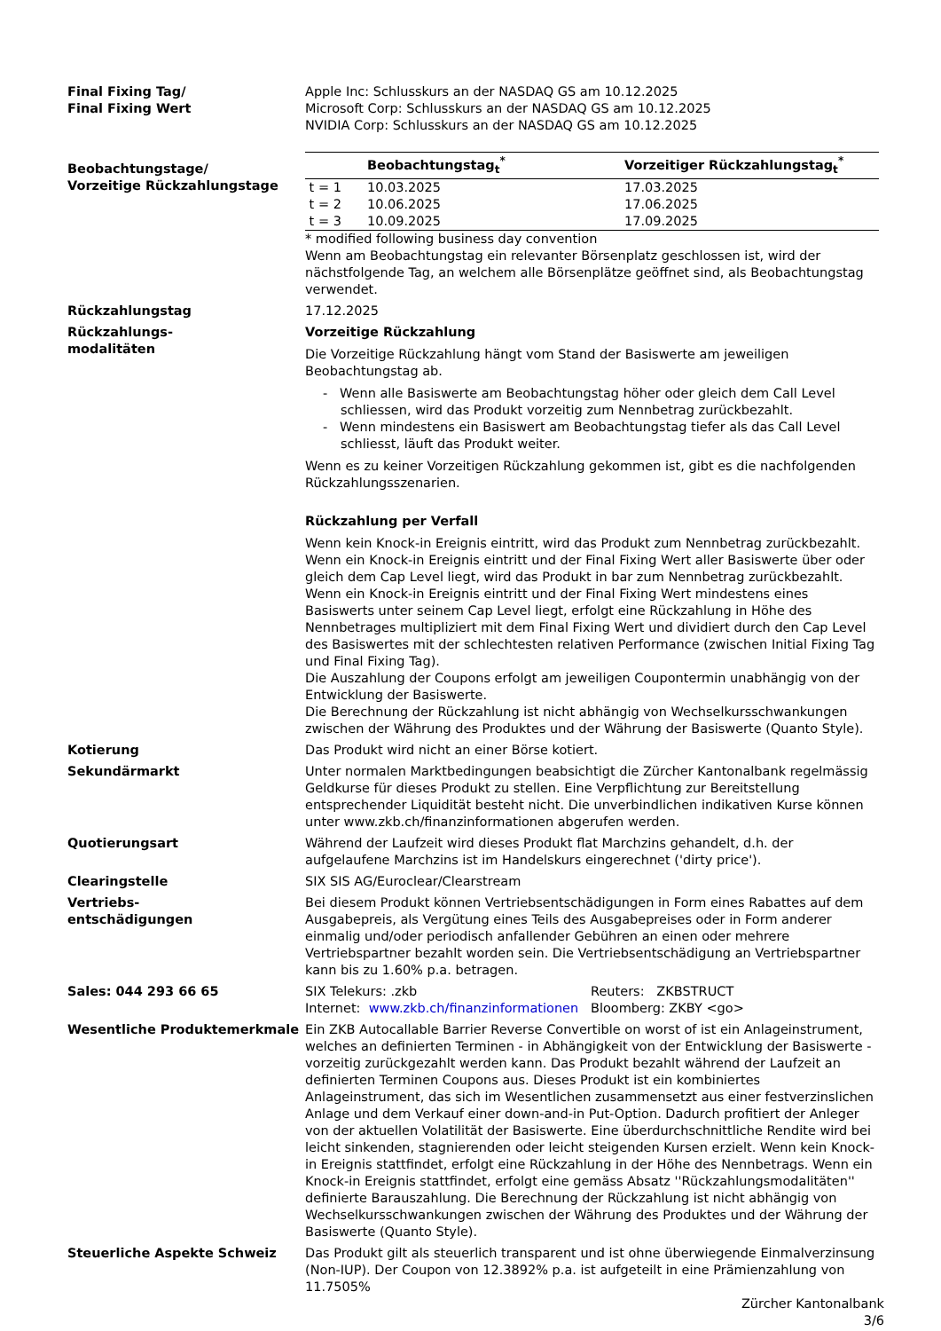Final Fixing Tag/
Final Fixing Wert
Apple Inc: Schlusskurs an der NASDAQ GS am 10.12.2025
Microsoft Corp: Schlusskurs an der NASDAQ GS am 10.12.2025
NVIDIA Corp: Schlusskurs an der NASDAQ GS am 10.12.2025
Beobachtungstage/
Vorzeitige Rückzahlungstage
| | Beobachtungstag<sub>t</sub><sup>*</sup> | Vorzeitiger Rückzahlungstag<sub>t</sub><sup>*</sup> |
| --- | --- | --- |
| t = 1 | 10.03.2025 | 17.03.2025 |
| t = 2 | 10.06.2025 | 17.06.2025 |
| t = 3 | 10.09.2025 | 17.09.2025 |
* modified following business day convention
Wenn am Beobachtungstag ein relevanter Börsenplatz geschlossen ist, wird der nächstfolgende Tag, an welchem alle Börsenplätze geöffnet sind, als Beobachtungstag verwendet.
Rückzahlungstag 17.12.2025
Rückzahlungs-
modalitäten
Vorzeitige Rückzahlung
Die Vorzeitige Rückzahlung hängt vom Stand der Basiswerte am jeweiligen Beobachtungstag ab.
- Wenn alle Basiswerte am Beobachtungstag höher oder gleich dem Call Level schliessen, wird das Produkt vorzeitig zum Nennbetrag zurückbezahlt.
- Wenn mindestens ein Basiswert am Beobachtungstag tiefer als das Call Level schliesst, läuft das Produkt weiter.
Wenn es zu keiner Vorzeitigen Rückzahlung gekommen ist, gibt es die nachfolgenden Rückzahlungsszenarien.
Rückzahlung per Verfall
Wenn kein Knock-in Ereignis eintritt, wird das Produkt zum Nennbetrag zurückbezahlt.
Wenn ein Knock-in Ereignis eintritt und der Final Fixing Wert aller Basiswerte über oder gleich dem Cap Level liegt, wird das Produkt in bar zum Nennbetrag zurückbezahlt.
Wenn ein Knock-in Ereignis eintritt und der Final Fixing Wert mindestens eines Basiswerts unter seinem Cap Level liegt, erfolgt eine Rückzahlung in Höhe des Nennbetrages multipliziert mit dem Final Fixing Wert und dividiert durch den Cap Level des Basiswertes mit der schlechtesten relativen Performance (zwischen Initial Fixing Tag und Final Fixing Tag).
Die Auszahlung der Coupons erfolgt am jeweiligen Coupontermin unabhängig von der Entwicklung der Basiswerte.
Die Berechnung der Rückzahlung ist nicht abhängig von Wechselkursschwankungen zwischen der Währung des Produktes und der Währung der Basiswerte (Quanto Style).
Kotierung Das Produkt wird nicht an einer Börse kotiert.
Sekundärmarkt Unter normalen Marktbedingungen beabsichtigt die Zürcher Kantonalbank regelmässig Geldkurse für dieses Produkt zu stellen. Eine Verpflichtung zur Bereitstellung entsprechender Liquidität besteht nicht. Die unverbindlichen indikativen Kurse können unter www.zkb.ch/finanzinformationen abgerufen werden.
Quotierungsart Während der Laufzeit wird dieses Produkt flat Marchzins gehandelt, d.h. der aufgelaufene Marchzins ist im Handelskurs eingerechnet ('dirty price').
Clearingstelle SIX SIS AG/Euroclear/Clearstream
Vertriebs-
entschädigungen
Bei diesem Produkt können Vertriebsentschädigungen in Form eines Rabattes auf dem Ausgabepreis, als Vergütung eines Teils des Ausgabepreises oder in Form anderer einmalig und/oder periodisch anfallender Gebühren an einen oder mehrere Vertriebspartner bezahlt worden sein. Die Vertriebsentschädigung an Vertriebspartner kann bis zu 1.60% p.a. betragen.
Sales: 044 293 66 65
| SIX Telekurs: .zkb | Reuters: ZKBSTRUCT |
| Internet: www.zkb.ch/finanzinformationen | Bloomberg: ZKBY <go> |
Wesentliche Produktemerkmale Ein ZKB Autocallable Barrier Reverse Convertible on worst of ist ein Anlageinstrument, welches an definierten Terminen - in Abhängigkeit von der Entwicklung der Basiswerte - vorzeitig zurückgezahlt werden kann. Das Produkt bezahlt während der Laufzeit an definierten Terminen Coupons aus. Dieses Produkt ist ein kombiniertes Anlageinstrument, das sich im Wesentlichen zusammensetzt aus einer festverzinslichen Anlage und dem Verkauf einer down-and-in Put-Option. Dadurch profitiert der Anleger von der aktuellen Volatilität der Basiswerte. Eine überdurchschnittliche Rendite wird bei leicht sinkenden, stagnierenden oder leicht steigenden Kursen erzielt. Wenn kein Knock-in Ereignis stattfindet, erfolgt eine Rückzahlung in der Höhe des Nennbetrags. Wenn ein Knock-in Ereignis stattfindet, erfolgt eine gemäss Absatz ''Rückzahlungsmodalitäten'' definierte Barauszahlung. Die Berechnung der Rückzahlung ist nicht abhängig von Wechselkursschwankungen zwischen der Währung des Produktes und der Währung der Basiswerte (Quanto Style).
Steuerliche Aspekte Schweiz Das Produkt gilt als steuerlich transparent und ist ohne überwiegende Einmalverzinsung (Non-IUP). Der Coupon von 12.3892% p.a. ist aufgeteilt in eine Prämienzahlung von 11.7505%
Zürcher Kantonalbank
3/6